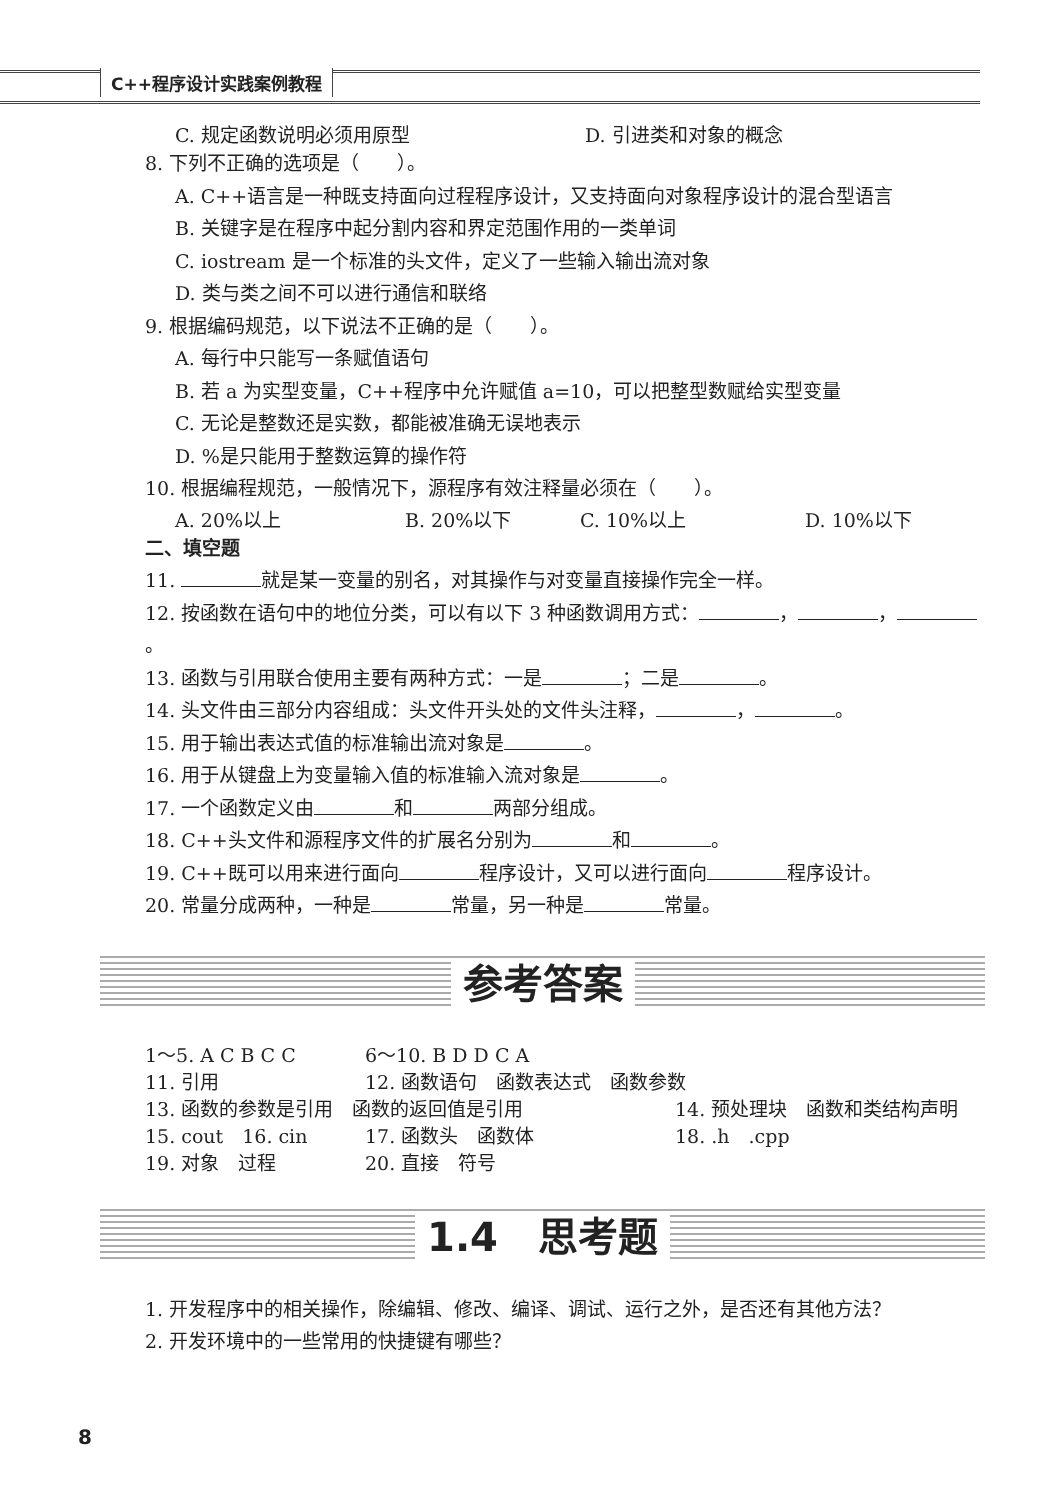C++程序设计实践案例教程
C. 规定函数说明必须用原型 D. 引进类和对象的概念
8. 下列不正确的选项是（　　）。
A. C++语言是一种既支持面向过程程序设计，又支持面向对象程序设计的混合型语言
B. 关键字是在程序中起分割内容和界定范围作用的一类单词
C. iostream 是一个标准的头文件，定义了一些输入输出流对象
D. 类与类之间不可以进行通信和联络
9. 根据编码规范，以下说法不正确的是（　　）。
A. 每行中只能写一条赋值语句
B. 若 a 为实型变量，C++程序中允许赋值 a=10，可以把整型数赋给实型变量
C. 无论是整数还是实数，都能被准确无误地表示
D. %是只能用于整数运算的操作符
10. 根据编程规范，一般情况下，源程序有效注释量必须在（　　）。
A. 20%以上 B. 20%以下 C. 10%以上 D. 10%以下
二、填空题
11. 就是某一变量的别名，对其操作与对变量直接操作完全一样。
12. 按函数在语句中的地位分类，可以有以下 3 种函数调用方式： ， ， 。
13. 函数与引用联合使用主要有两种方式：一是 ；二是 。
14. 头文件由三部分内容组成：头文件开头处的文件头注释， ， 。
15. 用于输出表达式值的标准输出流对象是 。
16. 用于从键盘上为变量输入值的标准输入流对象是 。
17. 一个函数定义由 和 两部分组成。
18. C++头文件和源程序文件的扩展名分别为 和 。
19. C++既可以用来进行面向 程序设计，又可以进行面向 程序设计。
20. 常量分成两种，一种是 常量，另一种是 常量。
参考答案
1～5. A C B C C 6～10. B D D C A
11. 引用 12. 函数语句　函数表达式　函数参数
13. 函数的参数是引用　函数的返回值是引用 14. 预处理块　函数和类结构声明
15. cout　16. cin 17. 函数头　函数体 18. .h　.cpp
19. 对象　过程 20. 直接　符号
1.4　思考题
1. 开发程序中的相关操作，除编辑、修改、编译、调试、运行之外，是否还有其他方法？
2. 开发环境中的一些常用的快捷键有哪些？
8